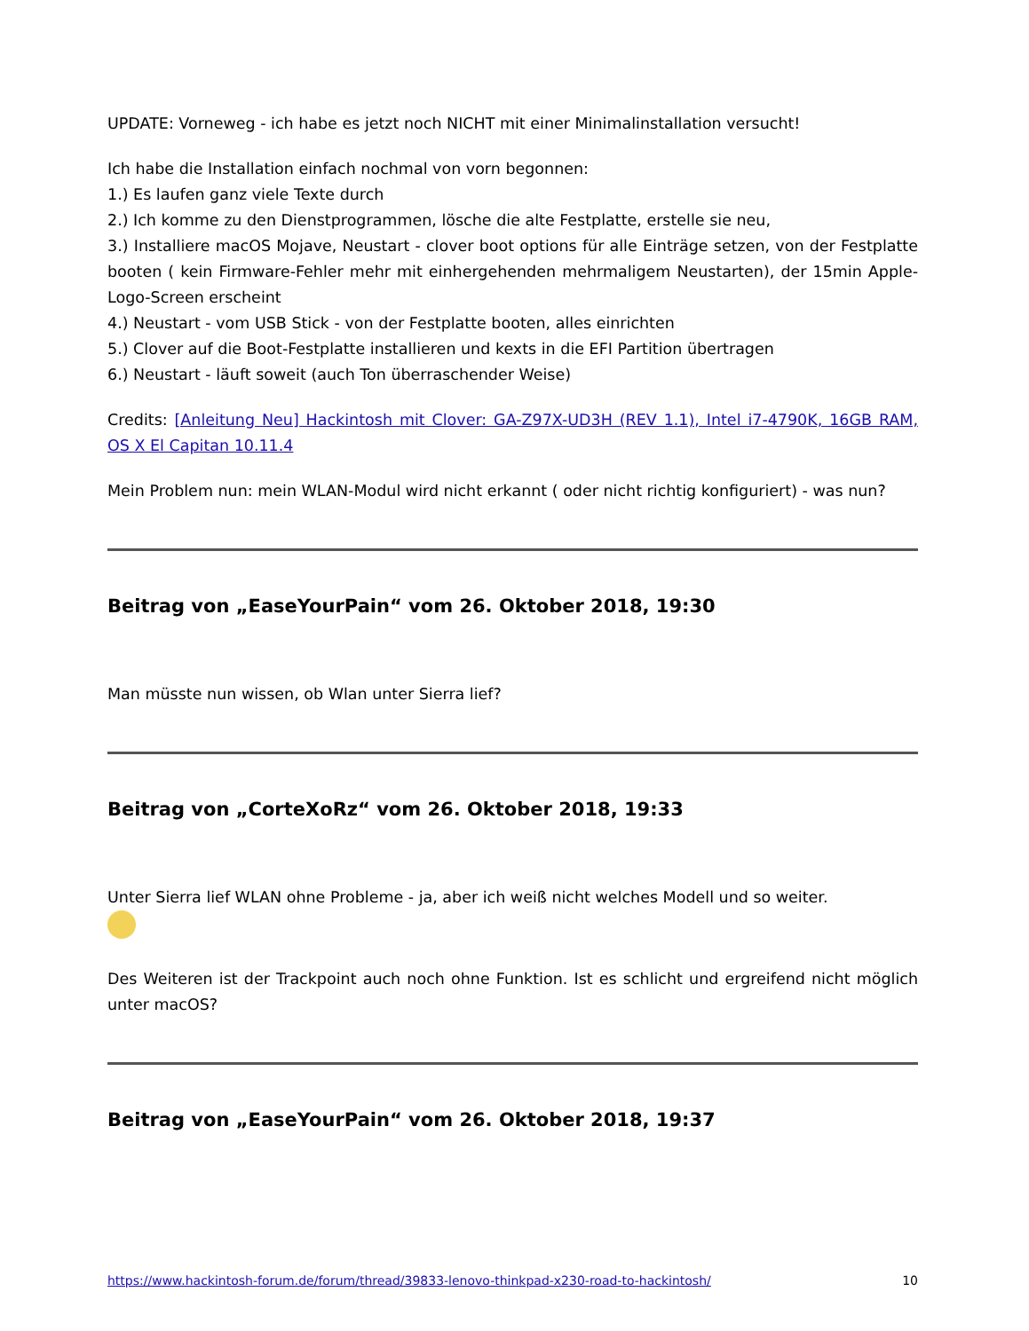UPDATE: Vorneweg - ich habe es jetzt noch NICHT mit einer Minimalinstallation versucht!
Ich habe die Installation einfach nochmal von vorn begonnen:
1.) Es laufen ganz viele Texte durch
2.) Ich komme zu den Dienstprogrammen, lösche die alte Festplatte, erstelle sie neu,
3.) Installiere macOS Mojave, Neustart - clover boot options für alle Einträge setzen, von der Festplatte booten ( kein Firmware-Fehler mehr mit einhergehenden mehrmaligem Neustarten), der 15min Apple-Logo-Screen erscheint
4.) Neustart - vom USB Stick - von der Festplatte booten, alles einrichten
5.) Clover auf die Boot-Festplatte installieren und kexts in die EFI Partition übertragen
6.) Neustart - läuft soweit (auch Ton überraschender Weise)
Credits: [Anleitung Neu] Hackintosh mit Clover: GA-Z97X-UD3H (REV 1.1), Intel i7-4790K, 16GB RAM, OS X El Capitan 10.11.4
Mein Problem nun: mein WLAN-Modul wird nicht erkannt ( oder nicht richtig konfiguriert) - was nun?
Beitrag von „EaseYourPain“ vom 26. Oktober 2018, 19:30
Man müsste nun wissen, ob Wlan unter Sierra lief?
Beitrag von „CorteXoRz“ vom 26. Oktober 2018, 19:33
Unter Sierra lief WLAN ohne Probleme - ja, aber ich weiß nicht welches Modell und so weiter.
Des Weiteren ist der Trackpoint auch noch ohne Funktion. Ist es schlicht und ergreifend nicht möglich unter macOS?
Beitrag von „EaseYourPain“ vom 26. Oktober 2018, 19:37
https://www.hackintosh-forum.de/forum/thread/39833-lenovo-thinkpad-x230-road-to-hackintosh/ 10